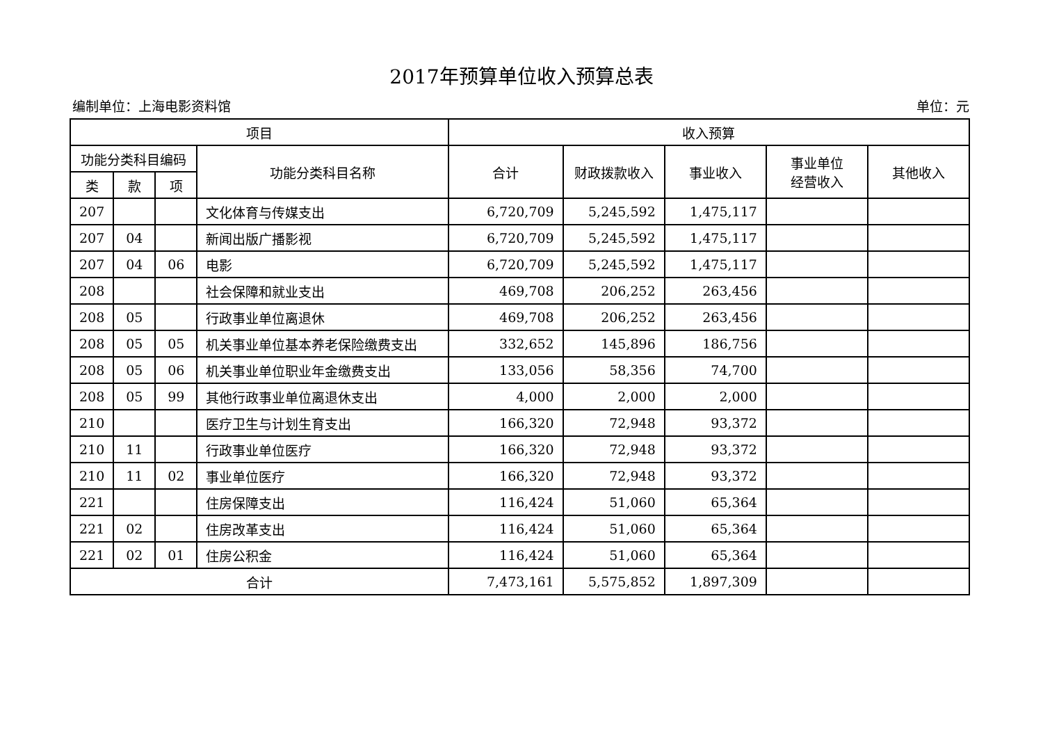2017年预算单位收入预算总表
编制单位：上海电影资料馆 单位：元
| 项目 | | | | 收入预算 | | | | |
| --- | --- | --- | --- | --- | --- | --- | --- | --- |
| 功能分类科目编码 | | | 功能分类科目名称 | 合计 | 财政拨款收入 | 事业收入 | 事业单位 经营收入 | 其他收入 |
| 类 | 款 | 项 | | | | | | |
| 207 | | | 文化体育与传媒支出 | 6,720,709 | 5,245,592 | 1,475,117 | | |
| 207 | 04 | | 新闻出版广播影视 | 6,720,709 | 5,245,592 | 1,475,117 | | |
| 207 | 04 | 06 | 电影 | 6,720,709 | 5,245,592 | 1,475,117 | | |
| 208 | | | 社会保障和就业支出 | 469,708 | 206,252 | 263,456 | | |
| 208 | 05 | | 行政事业单位离退休 | 469,708 | 206,252 | 263,456 | | |
| 208 | 05 | 05 | 机关事业单位基本养老保险缴费支出 | 332,652 | 145,896 | 186,756 | | |
| 208 | 05 | 06 | 机关事业单位职业年金缴费支出 | 133,056 | 58,356 | 74,700 | | |
| 208 | 05 | 99 | 其他行政事业单位离退休支出 | 4,000 | 2,000 | 2,000 | | |
| 210 | | | 医疗卫生与计划生育支出 | 166,320 | 72,948 | 93,372 | | |
| 210 | 11 | | 行政事业单位医疗 | 166,320 | 72,948 | 93,372 | | |
| 210 | 11 | 02 | 事业单位医疗 | 166,320 | 72,948 | 93,372 | | |
| 221 | | | 住房保障支出 | 116,424 | 51,060 | 65,364 | | |
| 221 | 02 | | 住房改革支出 | 116,424 | 51,060 | 65,364 | | |
| 221 | 02 | 01 | 住房公积金 | 116,424 | 51,060 | 65,364 | | |
| 合计 | | | | 7,473,161 | 5,575,852 | 1,897,309 | | |